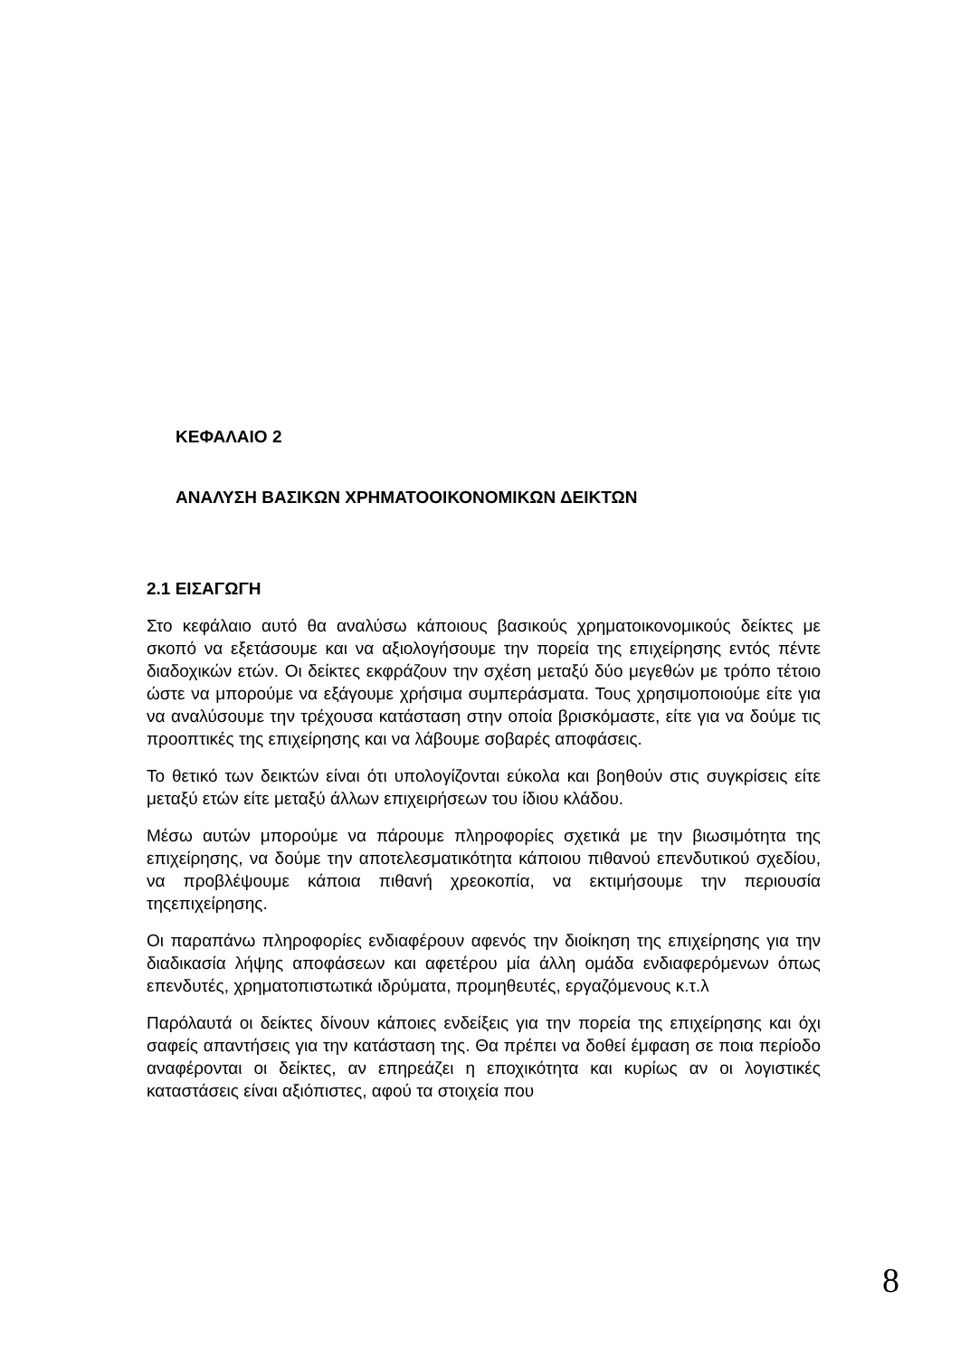ΚΕΦΑΛΑΙΟ 2
ΑΝΑΛΥΣΗ ΒΑΣΙΚΩΝ ΧΡΗΜΑΤΟΟΙΚΟΝΟΜΙΚΩΝ ΔΕΙΚΤΩΝ
2.1 ΕΙΣΑΓΩΓΗ
Στο κεφάλαιο αυτό θα αναλύσω κάποιους βασικούς χρηματοικονομικούς δείκτες με σκοπό να εξετάσουμε και να αξιολογήσουμε την πορεία της επιχείρησης εντός πέντε διαδοχικών ετών. Οι δείκτες εκφράζουν την σχέση μεταξύ δύο μεγεθών με τρόπο τέτοιο ώστε να μπορούμε να εξάγουμε χρήσιμα συμπεράσματα. Τους χρησιμοποιούμε είτε για να αναλύσουμε την τρέχουσα κατάσταση στην οποία βρισκόμαστε, είτε για να δούμε τις προοπτικές της επιχείρησης και να λάβουμε σοβαρές αποφάσεις.
Το θετικό των δεικτών είναι ότι υπολογίζονται εύκολα και βοηθούν στις συγκρίσεις είτε μεταξύ ετών είτε μεταξύ άλλων επιχειρήσεων του ίδιου κλάδου.
Μέσω αυτών μπορούμε να πάρουμε πληροφορίες σχετικά με την βιωσιμότητα της επιχείρησης, να δούμε την αποτελεσματικότητα κάποιου πιθανού επενδυτικού σχεδίου, να προβλέψουμε κάποια πιθανή χρεοκοπία, να εκτιμήσουμε την περιουσία τηςεπιχείρησης.
Οι παραπάνω πληροφορίες ενδιαφέρουν αφενός την διοίκηση της επιχείρησης για την διαδικασία λήψης αποφάσεων και αφετέρου μία άλλη ομάδα ενδιαφερόμενων όπως επενδυτές, χρηματοπιστωτικά ιδρύματα, προμηθευτές, εργαζόμενους κ.τ.λ
Παρόλαυτά οι δείκτες δίνουν κάποιες ενδείξεις για την πορεία της επιχείρησης και όχι σαφείς απαντήσεις για την κατάσταση της. Θα πρέπει να δοθεί έμφαση σε ποια περίοδο αναφέρονται οι δείκτες, αν επηρεάζει η εποχικότητα και κυρίως αν οι λογιστικές καταστάσεις είναι αξιόπιστες, αφού τα στοιχεία που
8